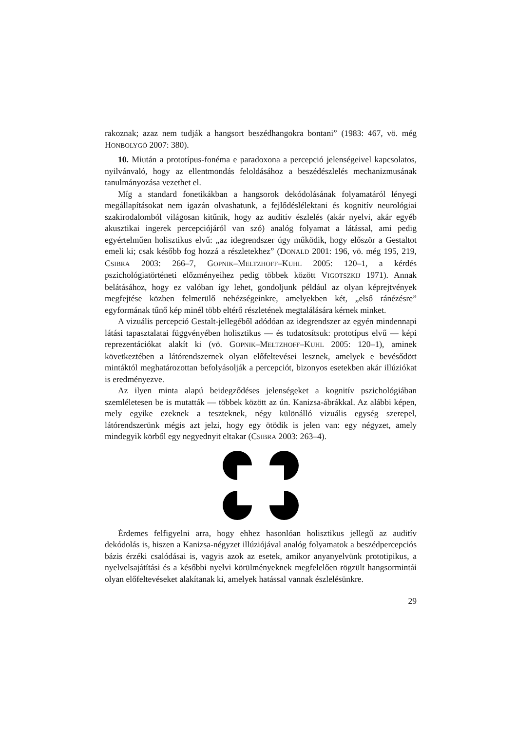rakoznak; azaz nem tudják a hangsort beszédhangokra bontani” (1983: 467, vö. még HONBOLYGÓ 2007: 380).
10. Miután a prototípus-fonéma e paradoxona a percepció jelenségeivel kapcsolatos, nyilvánvaló, hogy az ellentmondás feloldásához a beszédészlelés mechanizmusának tanulmányozása vezethet el.
Míg a standard fonetikákban a hangsorok dekódolásának folyamatáról lényegi megállapításokat nem igazán olvashatunk, a fejlődéslélektani és kognitív neurológiai szakirodalomból világosan kitűnik, hogy az auditív észlelés (akár nyelvi, akár egyéb akusztikai ingerek percepciójáról van szó) analóg folyamat a látással, ami pedig egyértelműen holisztikus elvű: „az idegrendszer úgy működik, hogy először a Gestaltot emeli ki; csak később fog hozzá a részletekhez” (DONALD 2001: 196, vö. még 195, 219, CSIBRA 2003: 266–7, GOPNIK–MELTZHOFF–KUHL 2005: 120–1, a kérdés pszichológiatörténeti előzményeihez pedig többek között VIGOTSZKIJ 1971). Annak belátásához, hogy ez valóban így lehet, gondoljunk például az olyan képrejtvények megfejtése közben felmerülő nehézségeinkre, amelyekben két, „első ránézésre” egyformának tűnő kép minél több eltérő részletének megtalálására kérnek minket.
A vizuális percepció Gestalt-jellegéből adódóan az idegrendszer az egyén mindennapi látási tapasztalatai függvényében holisztikus — és tudatosítsuk: prototípus elvű — képi reprezentációkat alakít ki (vö. GOPNIK–MELTZHOFF–KUHL 2005: 120–1), aminek következtében a látórendszernek olyan előfeltevései lesznek, amelyek e bevésődött mintáktól meghatározottan befolyásolják a percepciót, bizonyos esetekben akár illúziókat is eredményezve.
Az ilyen minta alapú beidegződéses jelenségeket a kognitív pszichológiában szemléletesen be is mutatták — többek között az ún. Kanizsa-ábrákkal. Az alábbi képen, mely egyike ezeknek a teszteknek, négy különálló vizuális egység szerepel, látórendszerünk mégis azt jelzi, hogy egy ötödik is jelen van: egy négyzet, amely mindegyik körből egy negyednyit eltakar (CSIBRA 2003: 263–4).
Érdemes felfigyelni arra, hogy ehhez hasonlóan holisztikus jellegű az auditív dekódolás is, hiszen a Kanizsa-négyzet illúziójával analóg folyamatok a beszédpercepciós bázis érzéki csalódásai is, vagyis azok az esetek, amikor anyanyelvünk prototipikus, a nyelvelsajátítási és a későbbi nyelvi körülményeknek megfelelően rögzült hangsormintái olyan előfeltevéseket alakítanak ki, amelyek hatással vannak észlelésünkre.
29